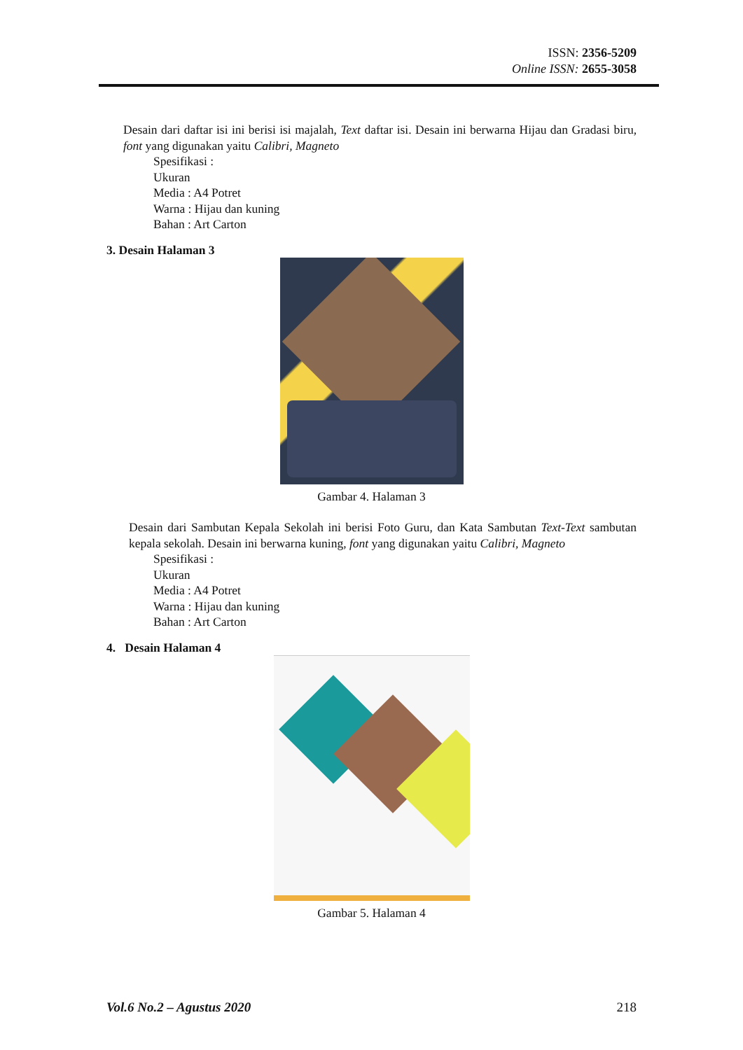ISSN: 2356-5209
Online ISSN: 2655-3058
Desain dari daftar isi ini berisi isi majalah, Text daftar isi. Desain ini berwarna Hijau dan Gradasi biru, font yang digunakan yaitu Calibri, Magneto
Spesifikasi :
Ukuran
Media : A4 Potret
Warna : Hijau dan kuning
Bahan : Art Carton
3. Desain Halaman 3
Gambar 4. Halaman 3
Desain dari Sambutan Kepala Sekolah ini berisi Foto Guru, dan Kata Sambutan Text-Text sambutan kepala sekolah. Desain ini berwarna kuning, font yang digunakan yaitu Calibri, Magneto
Spesifikasi :
Ukuran
Media : A4 Potret
Warna : Hijau dan kuning
Bahan : Art Carton
4. Desain Halaman 4
Gambar 5. Halaman 4
Vol.6 No.2 – Agustus 2020 218